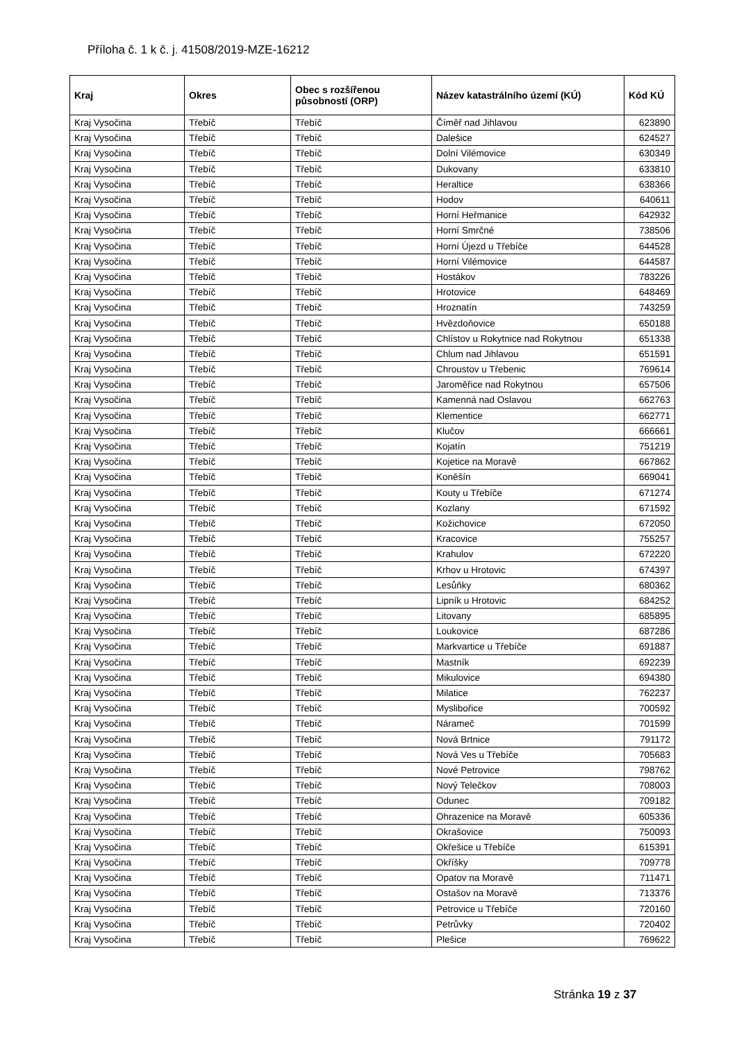Příloha č. 1 k č. j. 41508/2019-MZE-16212
| Kraj | Okres | Obec s rozšířenou působností (ORP) | Název katastrálního území (KÚ) | Kód KÚ |
| --- | --- | --- | --- | --- |
| Kraj Vysočina | Třebíč | Třebíč | Číměř nad Jihlavou | 623890 |
| Kraj Vysočina | Třebíč | Třebíč | Dalešice | 624527 |
| Kraj Vysočina | Třebíč | Třebíč | Dolní Vilémovice | 630349 |
| Kraj Vysočina | Třebíč | Třebíč | Dukovany | 633810 |
| Kraj Vysočina | Třebíč | Třebíč | Heraltice | 638366 |
| Kraj Vysočina | Třebíč | Třebíč | Hodov | 640611 |
| Kraj Vysočina | Třebíč | Třebíč | Horní Heřmanice | 642932 |
| Kraj Vysočina | Třebíč | Třebíč | Horní Smrčné | 738506 |
| Kraj Vysočina | Třebíč | Třebíč | Horní Újezd u Třebíče | 644528 |
| Kraj Vysočina | Třebíč | Třebíč | Horní Vilémovice | 644587 |
| Kraj Vysočina | Třebíč | Třebíč | Hostákov | 783226 |
| Kraj Vysočina | Třebíč | Třebíč | Hrotovice | 648469 |
| Kraj Vysočina | Třebíč | Třebíč | Hroznatín | 743259 |
| Kraj Vysočina | Třebíč | Třebíč | Hvězdoňovice | 650188 |
| Kraj Vysočina | Třebíč | Třebíč | Chlístov u Rokytnice nad Rokytnou | 651338 |
| Kraj Vysočina | Třebíč | Třebíč | Chlum nad Jihlavou | 651591 |
| Kraj Vysočina | Třebíč | Třebíč | Chroustov u Třebenic | 769614 |
| Kraj Vysočina | Třebíč | Třebíč | Jaroměřice nad Rokytnou | 657506 |
| Kraj Vysočina | Třebíč | Třebíč | Kamenná nad Oslavou | 662763 |
| Kraj Vysočina | Třebíč | Třebíč | Klementice | 662771 |
| Kraj Vysočina | Třebíč | Třebíč | Klučov | 666661 |
| Kraj Vysočina | Třebíč | Třebíč | Kojatín | 751219 |
| Kraj Vysočina | Třebíč | Třebíč | Kojetice na Moravě | 667862 |
| Kraj Vysočina | Třebíč | Třebíč | Koněšín | 669041 |
| Kraj Vysočina | Třebíč | Třebíč | Kouty u Třebíče | 671274 |
| Kraj Vysočina | Třebíč | Třebíč | Kozlany | 671592 |
| Kraj Vysočina | Třebíč | Třebíč | Kožichovice | 672050 |
| Kraj Vysočina | Třebíč | Třebíč | Kracovice | 755257 |
| Kraj Vysočina | Třebíč | Třebíč | Krahulov | 672220 |
| Kraj Vysočina | Třebíč | Třebíč | Krhov u Hrotovic | 674397 |
| Kraj Vysočina | Třebíč | Třebíč | Lesůňky | 680362 |
| Kraj Vysočina | Třebíč | Třebíč | Lipník u Hrotovic | 684252 |
| Kraj Vysočina | Třebíč | Třebíč | Litovany | 685895 |
| Kraj Vysočina | Třebíč | Třebíč | Loukovice | 687286 |
| Kraj Vysočina | Třebíč | Třebíč | Markvartice u Třebíče | 691887 |
| Kraj Vysočina | Třebíč | Třebíč | Mastník | 692239 |
| Kraj Vysočina | Třebíč | Třebíč | Mikulovice | 694380 |
| Kraj Vysočina | Třebíč | Třebíč | Milatice | 762237 |
| Kraj Vysočina | Třebíč | Třebíč | Myslibořice | 700592 |
| Kraj Vysočina | Třebíč | Třebíč | Nárameč | 701599 |
| Kraj Vysočina | Třebíč | Třebíč | Nová Brtnice | 791172 |
| Kraj Vysočina | Třebíč | Třebíč | Nová Ves u Třebíče | 705683 |
| Kraj Vysočina | Třebíč | Třebíč | Nové Petrovice | 798762 |
| Kraj Vysočina | Třebíč | Třebíč | Nový Telečkov | 708003 |
| Kraj Vysočina | Třebíč | Třebíč | Odunec | 709182 |
| Kraj Vysočina | Třebíč | Třebíč | Ohrazenice na Moravě | 605336 |
| Kraj Vysočina | Třebíč | Třebíč | Okrašovice | 750093 |
| Kraj Vysočina | Třebíč | Třebíč | Okřešice u Třebíče | 615391 |
| Kraj Vysočina | Třebíč | Třebíč | Okříšky | 709778 |
| Kraj Vysočina | Třebíč | Třebíč | Opatov na Moravě | 711471 |
| Kraj Vysočina | Třebíč | Třebíč | Ostašov na Moravě | 713376 |
| Kraj Vysočina | Třebíč | Třebíč | Petrovice u Třebíče | 720160 |
| Kraj Vysočina | Třebíč | Třebíč | Petrůvky | 720402 |
| Kraj Vysočina | Třebíč | Třebíč | Plešice | 769622 |
Stránka 19 z 37